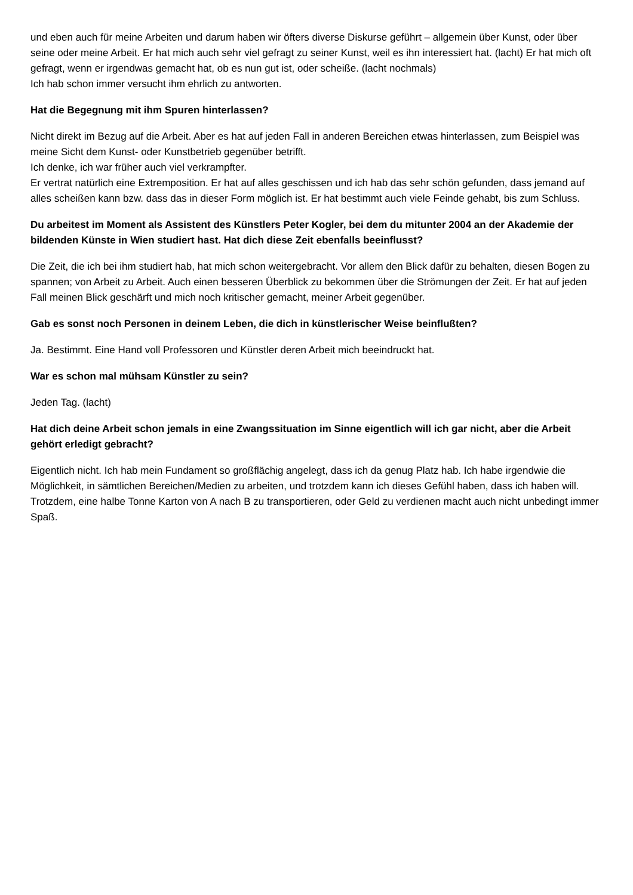und eben auch für meine Arbeiten und darum haben wir öfters diverse Diskurse geführt – allgemein über Kunst, oder über seine oder meine Arbeit. Er hat mich auch sehr viel gefragt zu seiner Kunst, weil es ihn interessiert hat. (lacht) Er hat mich oft gefragt, wenn er irgendwas gemacht hat, ob es nun gut ist, oder scheiße. (lacht nochmals)
Ich hab schon immer versucht ihm ehrlich zu antworten.
Hat die Begegnung mit ihm Spuren hinterlassen?
Nicht direkt im Bezug auf die Arbeit. Aber es hat auf jeden Fall in anderen Bereichen etwas hinterlassen, zum Beispiel was meine Sicht dem Kunst- oder Kunstbetrieb gegenüber betrifft.
Ich denke, ich war früher auch viel verkrampfter.
Er vertrat natürlich eine Extremposition. Er hat auf alles geschissen und ich hab das sehr schön gefunden, dass jemand auf alles scheißen kann bzw. dass das in dieser Form möglich ist. Er hat bestimmt auch viele Feinde gehabt, bis zum Schluss.
Du arbeitest im Moment als Assistent des Künstlers Peter Kogler, bei dem du mitunter 2004 an der Akademie der bildenden Künste in Wien studiert hast. Hat dich diese Zeit ebenfalls beeinflusst?
Die Zeit, die ich bei ihm studiert hab, hat mich schon weitergebracht. Vor allem den Blick dafür zu behalten, diesen Bogen zu spannen; von Arbeit zu Arbeit. Auch einen besseren Überblick zu bekommen über die Strömungen der Zeit. Er hat auf jeden Fall meinen Blick geschärft und mich noch kritischer gemacht, meiner Arbeit gegenüber.
Gab es sonst noch Personen in deinem Leben, die dich in künstlerischer Weise beinflußten?
Ja. Bestimmt. Eine Hand voll Professoren und Künstler deren Arbeit mich beeindruckt hat.
War es schon mal mühsam Künstler zu sein?
Jeden Tag. (lacht)
Hat dich deine Arbeit schon jemals in eine Zwangssituation im Sinne eigentlich will ich gar nicht, aber die Arbeit gehört erledigt gebracht?
Eigentlich nicht. Ich hab mein Fundament so großflächig angelegt, dass ich da genug Platz hab. Ich habe irgendwie die Möglichkeit, in sämtlichen Bereichen/Medien zu arbeiten, und trotzdem kann ich dieses Gefühl haben, dass ich haben will.
Trotzdem, eine halbe Tonne Karton von A nach B zu transportieren, oder Geld zu verdienen macht auch nicht unbedingt immer Spaß.